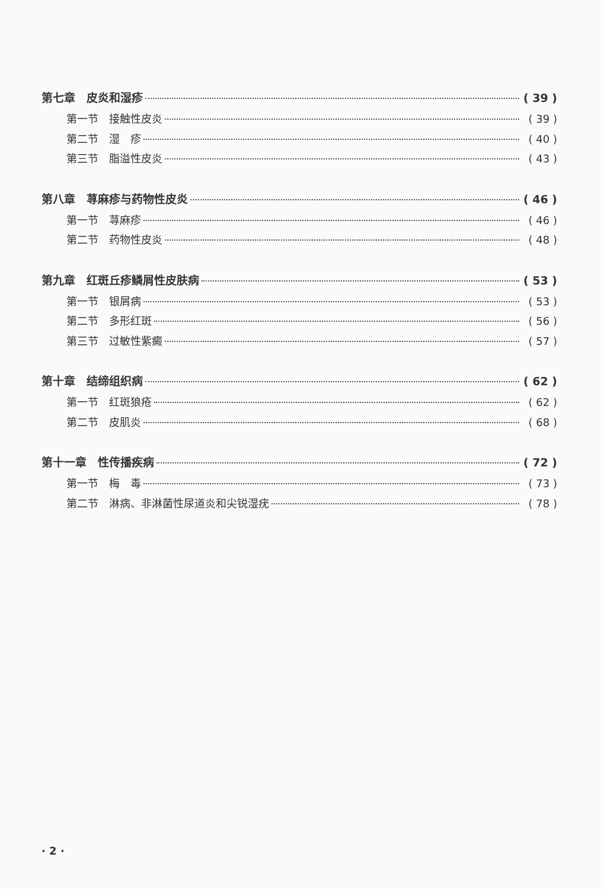第七章　皮炎和湿疹 ( 39 )
第一节　接触性皮炎 ( 39 )
第二节　湿　疹 ( 40 )
第三节　脂溢性皮炎 ( 43 )
第八章　荨麻疹与药物性皮炎 ( 46 )
第一节　荨麻疹 ( 46 )
第二节　药物性皮炎 ( 48 )
第九章　红斑丘疹鳞屑性皮肤病 ( 53 )
第一节　银屑病 ( 53 )
第二节　多形红斑 ( 56 )
第三节　过敏性紫癜 ( 57 )
第十章　结缔组织病 ( 62 )
第一节　红斑狼疮 ( 62 )
第二节　皮肌炎 ( 68 )
第十一章　性传播疾病 ( 72 )
第一节　梅　毒 ( 73 )
第二节　淋病、非淋菌性尿道炎和尖锐湿疣 ( 78 )
· 2 ·